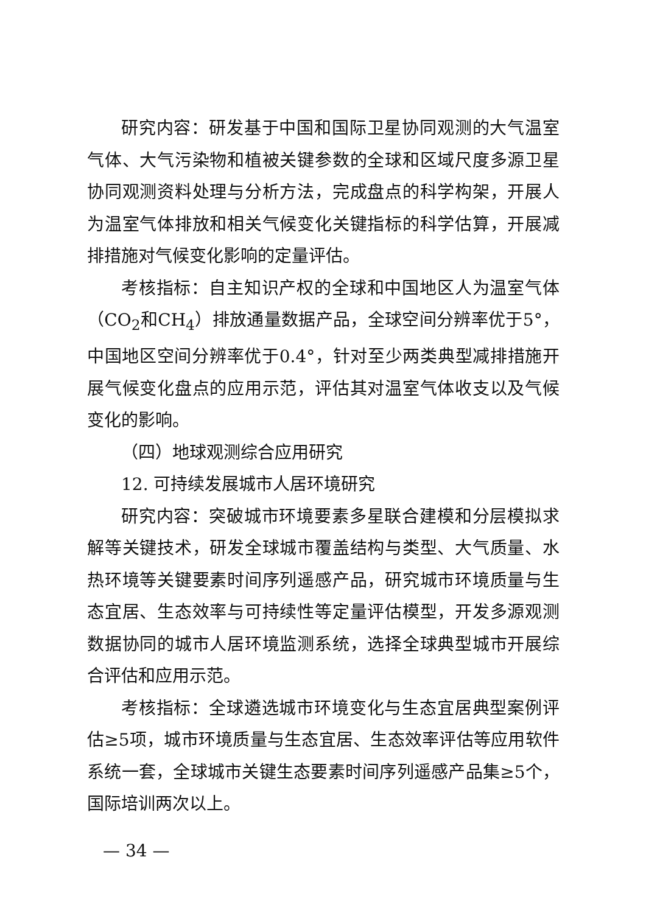研究内容：研发基于中国和国际卫星协同观测的大气温室气体、大气污染物和植被关键参数的全球和区域尺度多源卫星协同观测资料处理与分析方法，完成盘点的科学构架，开展人为温室气体排放和相关气候变化关键指标的科学估算，开展减排措施对气候变化影响的定量评估。
考核指标：自主知识产权的全球和中国地区人为温室气体（CO<sub>2</sub>和CH<sub>4</sub>）排放通量数据产品，全球空间分辨率优于5°，中国地区空间分辨率优于0.4°，针对至少两类典型减排措施开展气候变化盘点的应用示范，评估其对温室气体收支以及气候变化的影响。
（四）地球观测综合应用研究
12. 可持续发展城市人居环境研究
研究内容：突破城市环境要素多星联合建模和分层模拟求解等关键技术，研发全球城市覆盖结构与类型、大气质量、水热环境等关键要素时间序列遥感产品，研究城市环境质量与生态宜居、生态效率与可持续性等定量评估模型，开发多源观测数据协同的城市人居环境监测系统，选择全球典型城市开展综合评估和应用示范。
考核指标：全球遴选城市环境变化与生态宜居典型案例评估≥5项，城市环境质量与生态宜居、生态效率评估等应用软件系统一套，全球城市关键生态要素时间序列遥感产品集≥5个，国际培训两次以上。
— 34 —